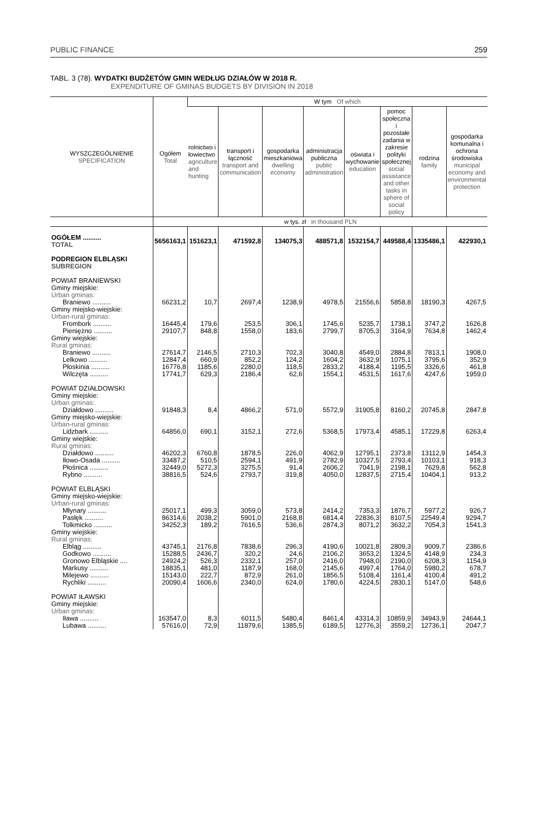PUBLIC FINANCE 259
TABL. 3 (78). WYDATKI BUDŻETÓW GMIN WEDŁUG DZIAŁÓW W 2018 R.
EXPENDITURE OF GMINAS BUDGETS BY DIVISION IN 2018
| WYSZCZEGÓLNIENIE SPECIFICATION | Ogółem Total | W tym Of which | | | | | | | |
| --- | --- | --- | --- | --- | --- | --- | --- | --- | --- |
| | | rolnictwo i łowiectwo agriculture and hunting | transport i łączność transport and communication | gospodarka mieszkaniowa dwelling economy | administracja publiczna public administration | oświata i wychowanie education | pomoc społeczna i pozostałe zadania w zakresie polityki społecznej social assistance and other tasks in sphere of social policy | rodzina family | gospodarka komunalna i ochrona środowiska municipal economy and environmental protection |
| | w tys. zł in thousand PLN | | | | | | | | |
| OGÓŁEM .......... TOTAL | 5656163,1 | 151623,1 | 471592,8 | 134075,3 | 488571,8 | 1532154,7 | 449588,4 | 1335486,1 | 422930,1 |
| PODREGION ELBLĄSKI SUBREGION | | | | | | | | | |
| POWIAT BRANIEWSKI | | | | | | | | | |
| Gminy miejskie: | | | | | | | | | |
| Urban gminas: | | | | | | | | | |
| Braniewo .......... | 66231,2 | 10,7 | 2697,4 | 1238,9 | 4978,5 | 21556,6 | 5858,8 | 18190,3 | 4267,5 |
| Gminy miejsko-wiejskie: | | | | | | | | | |
| Urban-rural gminas: | | | | | | | | | |
| Frombork .......... | 16445,4 | 179,6 | 253,5 | 306,1 | 1745,6 | 5235,7 | 1738,1 | 3747,2 | 1626,8 |
| Pieniężno .......... | 29107,7 | 848,8 | 1558,0 | 183,6 | 2799,7 | 8705,3 | 3164,9 | 7634,8 | 1462,4 |
| Gminy wiejskie: | | | | | | | | | |
| Rural gminas: | | | | | | | | | |
| Braniewo .......... | 27614,7 | 2146,5 | 2710,3 | 702,3 | 3040,8 | 4549,0 | 2884,8 | 7813,1 | 1908,0 |
| Lelkowo .......... | 12847,4 | 660,9 | 852,2 | 124,2 | 1604,2 | 3632,9 | 1075,1 | 3795,6 | 352,9 |
| Płoskinia .......... | 16776,8 | 1185,6 | 2280,0 | 118,5 | 2833,2 | 4188,4 | 1195,5 | 3326,6 | 461,8 |
| Wilczęta .......... | 17741,7 | 629,3 | 2186,4 | 62,6 | 1554,1 | 4531,5 | 1617,6 | 4247,6 | 1959,0 |
| POWIAT DZIAŁDOWSKI | | | | | | | | | |
| Gminy miejskie: | | | | | | | | | |
| Urban gminas: | | | | | | | | | |
| Działdowo .......... | 91848,3 | 8,4 | 4866,2 | 571,0 | 5572,9 | 31905,8 | 8160,2 | 20745,8 | 2847,8 |
| Gminy miejsko-wiejskie: | | | | | | | | | |
| Urban-rural gminas: | | | | | | | | | |
| Lidzbark .......... | 64856,0 | 690,1 | 3152,1 | 272,6 | 5368,5 | 17973,4 | 4585,1 | 17229,8 | 6263,4 |
| Gminy wiejskie: | | | | | | | | | |
| Rural gminas: | | | | | | | | | |
| Działdowo .......... | 46202,3 | 6760,8 | 1878,5 | 226,0 | 4062,9 | 12795,1 | 2373,8 | 13112,9 | 1454,3 |
| Iłowo-Osada .......... | 33487,2 | 510,5 | 2594,1 | 491,9 | 2782,9 | 10327,5 | 2793,4 | 10103,1 | 918,3 |
| Płośnica .......... | 32449,0 | 5272,3 | 3275,5 | 91,4 | 2606,2 | 7041,9 | 2198,1 | 7629,8 | 562,8 |
| Rybno .......... | 38816,5 | 524,6 | 2793,7 | 319,8 | 4050,0 | 12837,5 | 2715,4 | 10404,1 | 913,2 |
| POWIAT ELBLĄSKI | | | | | | | | | |
| Gminy miejsko-wiejskie: | | | | | | | | | |
| Urban-rural gminas: | | | | | | | | | |
| Młynary .......... | 25017,1 | 499,3 | 3059,0 | 573,8 | 2414,2 | 7353,3 | 1876,7 | 5977,2 | 926,7 |
| Pasłęk .......... | 86314,6 | 2038,2 | 5901,0 | 2168,8 | 6814,4 | 22836,3 | 8107,5 | 22549,4 | 9294,7 |
| Tolkmicko .......... | 34252,3 | 189,2 | 7616,5 | 536,6 | 2874,3 | 8071,2 | 3632,2 | 7054,3 | 1541,3 |
| Gminy wiejskie: | | | | | | | | | |
| Rural gminas: | | | | | | | | | |
| Elbląg .......... | 43745,1 | 2176,8 | 7838,6 | 296,3 | 4190,6 | 10021,8 | 2809,3 | 9009,7 | 2386,6 |
| Godkowo .......... | 15288,5 | 2436,7 | 320,2 | 24,6 | 2106,2 | 3653,2 | 1324,5 | 4148,9 | 234,3 |
| Gronowo Elbląskie .... | 24924,2 | 526,3 | 2332,1 | 257,0 | 2416,0 | 7948,0 | 2190,0 | 6208,3 | 1154,9 |
| Markusy .......... | 18835,1 | 481,0 | 1187,9 | 168,0 | 2145,6 | 4997,4 | 1764,0 | 5980,2 | 678,7 |
| Milejewo .......... | 15143,0 | 222,7 | 872,9 | 261,0 | 1856,5 | 5108,4 | 1161,4 | 4100,4 | 491,2 |
| Rychliki .......... | 20090,4 | 1606,6 | 2340,0 | 624,0 | 1780,6 | 4224,5 | 2830,1 | 5147,0 | 548,6 |
| POWIAT IŁAWSKI | | | | | | | | | |
| Gminy miejskie: | | | | | | | | | |
| Urban gminas: | | | | | | | | | |
| Iława .......... | 163547,0 | 8,3 | 6011,5 | 5480,4 | 8461,4 | 43314,3 | 10859,9 | 34943,9 | 24644,1 |
| Lubawa .......... | 57616,0 | 72,9 | 11879,6 | 1385,5 | 6189,5 | 12776,3 | 3559,2 | 12736,1 | 2047,7 |